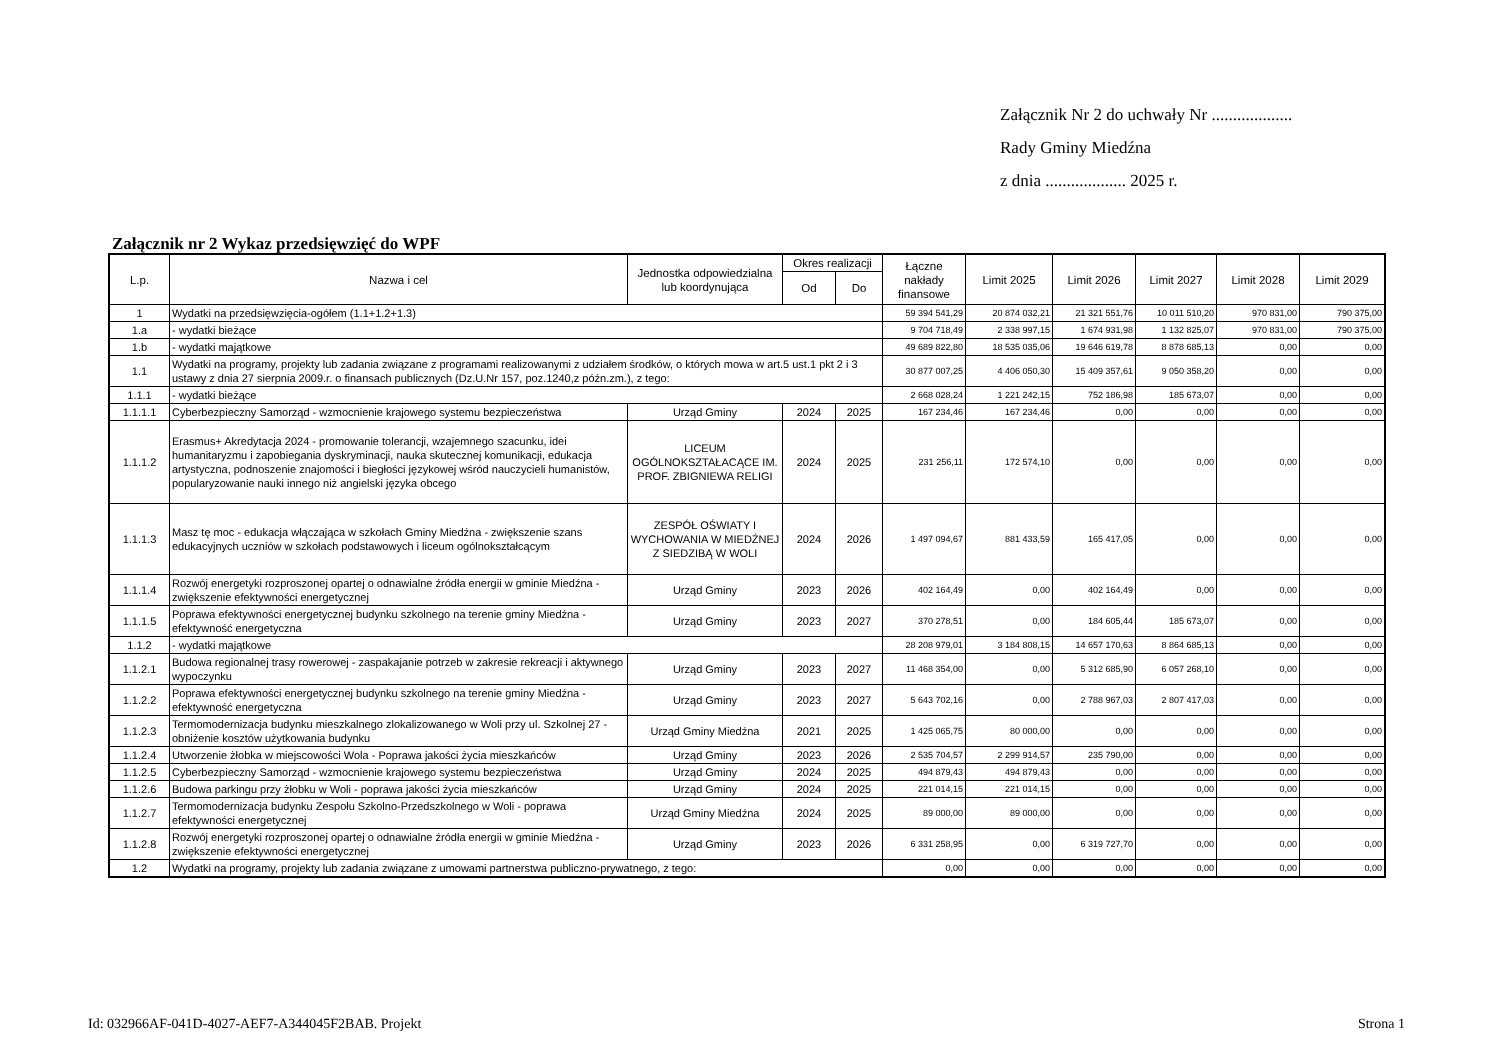Załącznik Nr 2 do uchwały Nr ...................
Rady Gminy Miedźna
z dnia ................... 2025 r.
Załącznik nr 2 Wykaz przedsięwzięć do WPF
| L.p. | Nazwa i cel | Jednostka odpowiedzialna lub koordynująca | Okres realizacji | | Łączne nakłady finansowe | Limit 2025 | Limit 2026 | Limit 2027 | Limit 2028 | Limit 2029 |
| --- | --- | --- | --- | --- | --- | --- | --- | --- | --- | --- |
| | | | Od | Do | | | | | | |
| 1 | Wydatki na przedsięwzięcia-ogółem (1.1+1.2+1.3) | | | | 59 394 541,29 | 20 874 032,21 | 21 321 551,76 | 10 011 510,20 | 970 831,00 | 790 375,00 |
| 1.a | - wydatki bieżące | | | | 9 704 718,49 | 2 338 997,15 | 1 674 931,98 | 1 132 825,07 | 970 831,00 | 790 375,00 |
| 1.b | - wydatki majątkowe | | | | 49 689 822,80 | 18 535 035,06 | 19 646 619,78 | 8 878 685,13 | 0,00 | 0,00 |
| 1.1 | Wydatki na programy, projekty lub zadania związane z programami realizowanymi z udziałem środków, o których mowa w art.5 ust.1 pkt 2 i 3 ustawy z dnia 27 sierpnia 2009.r. o finansach publicznych (Dz.U.Nr 157, poz.1240,z późn.zm.), z tego: | | | | 30 877 007,25 | 4 406 050,30 | 15 409 357,61 | 9 050 358,20 | 0,00 | 0,00 |
| 1.1.1 | - wydatki bieżące | | | | 2 668 028,24 | 1 221 242,15 | 752 186,98 | 185 673,07 | 0,00 | 0,00 |
| 1.1.1.1 | Cyberbezpieczny Samorząd - wzmocnienie krajowego systemu bezpieczeństwa | Urząd Gminy | 2024 | 2025 | 167 234,46 | 167 234,46 | 0,00 | 0,00 | 0,00 | 0,00 |
| 1.1.1.2 | Erasmus+ Akredytacja 2024 - promowanie tolerancji, wzajemnego szacunku, idei humanitaryzmu i zapobiegania dyskryminacji, nauka skutecznej komunikacji, edukacja artystyczna, podnoszenie znajomości i biegłości językowej wśród nauczycieli humanistów, popularyzowanie nauki innego niż angielski języka obcego | LICEUM OGÓLNOKSZTAŁACĄCE IM. PROF. ZBIGNIEWA RELIGI | 2024 | 2025 | 231 256,11 | 172 574,10 | 0,00 | 0,00 | 0,00 | 0,00 |
| 1.1.1.3 | Masz tę moc - edukacja włączająca w szkołach Gminy Miedźna - zwiększenie szans edukacyjnych uczniów w szkołach podstawowych i liceum ogólnokształcącym | ZESPÓŁ OŚWIATY I WYCHOWANIA W MIEDŹNEJ Z SIEDZIBĄ W WOLI | 2024 | 2026 | 1 497 094,67 | 881 433,59 | 165 417,05 | 0,00 | 0,00 | 0,00 |
| 1.1.1.4 | Rozwój energetyki rozproszonej opartej o odnawialne źródła energii w gminie Miedźna - zwiększenie efektywności energetycznej | Urząd Gminy | 2023 | 2026 | 402 164,49 | 0,00 | 402 164,49 | 0,00 | 0,00 | 0,00 |
| 1.1.1.5 | Poprawa efektywności energetycznej budynku szkolnego na terenie gminy Miedźna - efektywność energetyczna | Urząd Gminy | 2023 | 2027 | 370 278,51 | 0,00 | 184 605,44 | 185 673,07 | 0,00 | 0,00 |
| 1.1.2 | - wydatki majątkowe | | | | 28 208 979,01 | 3 184 808,15 | 14 657 170,63 | 8 864 685,13 | 0,00 | 0,00 |
| 1.1.2.1 | Budowa regionalnej trasy rowerowej - zaspakajanie potrzeb w zakresie rekreacji i aktywnego wypoczynku | Urząd Gminy | 2023 | 2027 | 11 468 354,00 | 0,00 | 5 312 685,90 | 6 057 268,10 | 0,00 | 0,00 |
| 1.1.2.2 | Poprawa efektywności energetycznej budynku szkolnego na terenie gminy Miedźna - efektywność energetyczna | Urząd Gminy | 2023 | 2027 | 5 643 702,16 | 0,00 | 2 788 967,03 | 2 807 417,03 | 0,00 | 0,00 |
| 1.1.2.3 | Termomodernizacja budynku mieszkalnego zlokalizowanego w Woli przy ul. Szkolnej 27 - obniżenie kosztów użytkowania budynku | Urząd Gminy Miedźna | 2021 | 2025 | 1 425 065,75 | 80 000,00 | 0,00 | 0,00 | 0,00 | 0,00 |
| 1.1.2.4 | Utworzenie żłobka w miejscowości Wola - Poprawa jakości życia mieszkańców | Urząd Gminy | 2023 | 2026 | 2 535 704,57 | 2 299 914,57 | 235 790,00 | 0,00 | 0,00 | 0,00 |
| 1.1.2.5 | Cyberbezpieczny Samorząd - wzmocnienie krajowego systemu bezpieczeństwa | Urząd Gminy | 2024 | 2025 | 494 879,43 | 494 879,43 | 0,00 | 0,00 | 0,00 | 0,00 |
| 1.1.2.6 | Budowa parkingu przy żłobku w Woli - poprawa jakości życia mieszkańców | Urząd Gminy | 2024 | 2025 | 221 014,15 | 221 014,15 | 0,00 | 0,00 | 0,00 | 0,00 |
| 1.1.2.7 | Termomodernizacja budynku Zespołu Szkolno-Przedszkolnego w Woli - poprawa efektywności energetycznej | Urząd Gminy Miedźna | 2024 | 2025 | 89 000,00 | 89 000,00 | 0,00 | 0,00 | 0,00 | 0,00 |
| 1.1.2.8 | Rozwój energetyki rozproszonej opartej o odnawialne źródła energii w gminie Miedźna - zwiększenie efektywności energetycznej | Urząd Gminy | 2023 | 2026 | 6 331 258,95 | 0,00 | 6 319 727,70 | 0,00 | 0,00 | 0,00 |
| 1.2 | Wydatki na programy, projekty lub zadania związane z umowami partnerstwa publiczno-prywatnego, z tego: | | | | 0,00 | 0,00 | 0,00 | 0,00 | 0,00 | 0,00 |
Id: 032966AF-041D-4027-AEF7-A344045F2BAB. Projekt Strona 1